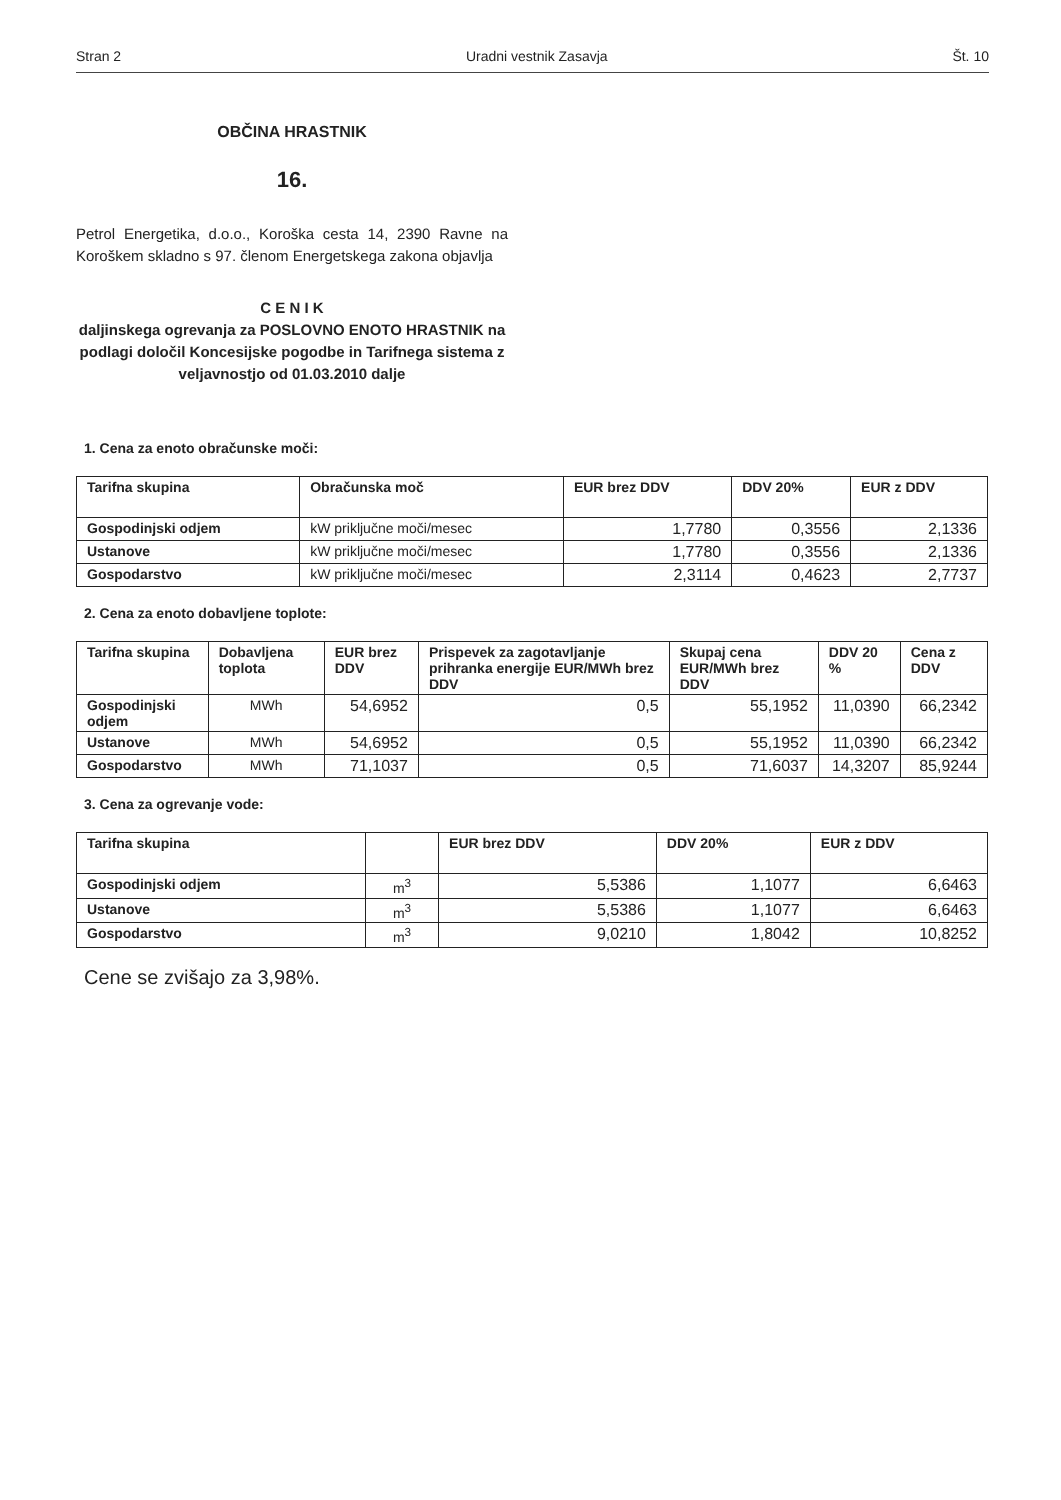Stran 2 Uradni vestnik Zasavja Št. 10
OBČINA HRASTNIK
16.
Petrol Energetika, d.o.o., Koroška cesta 14, 2390 Ravne na Koroškem skladno s 97. členom Energetskega zakona objavlja
C E N I K
daljinskega ogrevanja za POSLOVNO ENOTO HRASTNIK na podlagi določil Koncesijske pogodbe in Tarifnega sistema z veljavnostjo od 01.03.2010 dalje
1. Cena za enoto obračunske moči:
| Tarifna skupina | Obračunska moč | EUR brez DDV | DDV 20% | EUR z DDV |
| --- | --- | --- | --- | --- |
| Gospodinjski odjem | kW priključne moči/mesec | 1,7780 | 0,3556 | 2,1336 |
| Ustanove | kW priključne moči/mesec | 1,7780 | 0,3556 | 2,1336 |
| Gospodarstvo | kW priključne moči/mesec | 2,3114 | 0,4623 | 2,7737 |
2. Cena za enoto dobavljene toplote:
| Tarifna skupina | Dobavljena toplota | EUR brez DDV | Prispevek za zagotavljanje prihranka energije EUR/MWh brez DDV | Skupaj cena EUR/MWh brez DDV | DDV 20 % | Cena z DDV |
| --- | --- | --- | --- | --- | --- | --- |
| Gospodinjski odjem | MWh | 54,6952 | 0,5 | 55,1952 | 11,0390 | 66,2342 |
| Ustanove | MWh | 54,6952 | 0,5 | 55,1952 | 11,0390 | 66,2342 |
| Gospodarstvo | MWh | 71,1037 | 0,5 | 71,6037 | 14,3207 | 85,9244 |
3. Cena za ogrevanje vode:
| Tarifna skupina | | EUR brez DDV | DDV 20% | EUR z DDV |
| --- | --- | --- | --- | --- |
| Gospodinjski odjem | m<sup>3</sup> | 5,5386 | 1,1077 | 6,6463 |
| Ustanove | m<sup>3</sup> | 5,5386 | 1,1077 | 6,6463 |
| Gospodarstvo | m<sup>3</sup> | 9,0210 | 1,8042 | 10,8252 |
Cene se zvišajo za 3,98%.